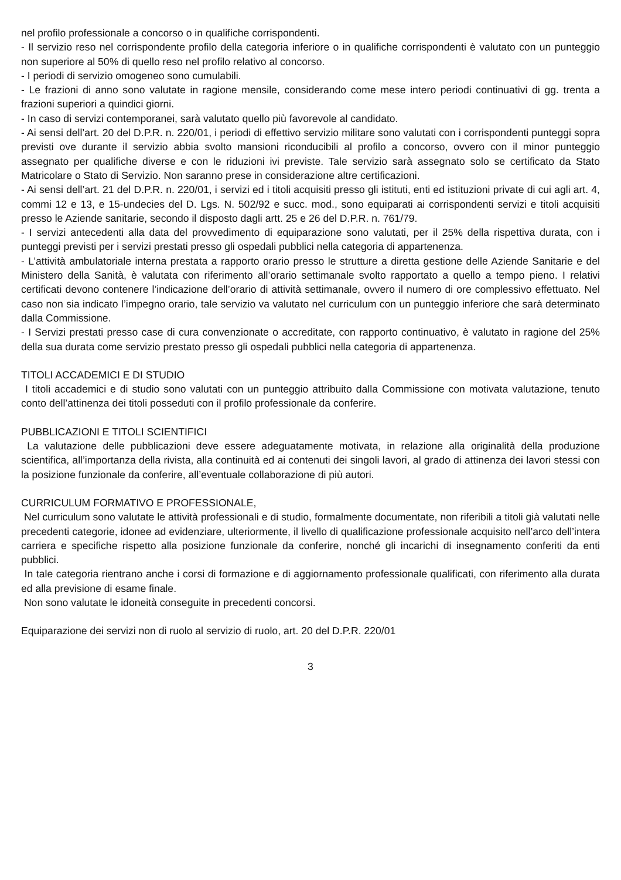nel profilo professionale a concorso o in qualifiche corrispondenti.
- Il servizio reso nel corrispondente profilo della categoria inferiore o in qualifiche corrispondenti è valutato con un punteggio non superiore al 50% di quello reso nel profilo relativo al concorso.
- I periodi di servizio omogeneo sono cumulabili.
- Le frazioni di anno sono valutate in ragione mensile, considerando come mese intero periodi continuativi di gg. trenta a frazioni superiori a quindici giorni.
- In caso di servizi contemporanei, sarà valutato quello più favorevole al candidato.
- Ai sensi dell’art. 20 del D.P.R. n. 220/01, i periodi di effettivo servizio militare sono valutati con i corrispondenti punteggi sopra previsti ove durante il servizio abbia svolto mansioni riconducibili al profilo a concorso, ovvero con il minor punteggio assegnato per qualifiche diverse e con le riduzioni ivi previste. Tale servizio sarà assegnato solo se certificato da Stato Matricolare o Stato di Servizio. Non saranno prese in considerazione altre certificazioni.
- Ai sensi dell’art. 21 del D.P.R. n. 220/01, i servizi ed i titoli acquisiti presso gli istituti, enti ed istituzioni private di cui agli art. 4, commi 12 e 13, e 15-undecies del D. Lgs. N. 502/92 e succ. mod., sono equiparati ai corrispondenti servizi e titoli acquisiti presso le Aziende sanitarie, secondo il disposto dagli artt. 25 e 26 del D.P.R. n. 761/79.
- I servizi antecedenti alla data del provvedimento di equiparazione sono valutati, per il 25% della rispettiva durata, con i punteggi previsti per i servizi prestati presso gli ospedali pubblici nella categoria di appartenenza.
- L’attività ambulatoriale interna prestata a rapporto orario presso le strutture a diretta gestione delle Aziende Sanitarie e del Ministero della Sanità, è valutata con riferimento all’orario settimanale svolto rapportato a quello a tempo pieno. I relativi certificati devono contenere l’indicazione dell’orario di attività settimanale, ovvero il numero di ore complessivo effettuato. Nel caso non sia indicato l’impegno orario, tale servizio va valutato nel curriculum con un punteggio inferiore che sarà determinato dalla Commissione.
- I Servizi prestati presso case di cura convenzionate o accreditate, con rapporto continuativo, è valutato in ragione del 25% della sua durata come servizio prestato presso gli ospedali pubblici nella categoria di appartenenza.
TITOLI ACCADEMICI E DI STUDIO
I titoli accademici e di studio sono valutati con un punteggio attribuito dalla Commissione con motivata valutazione, tenuto conto dell’attinenza dei titoli posseduti con il profilo professionale da conferire.
PUBBLICAZIONI E TITOLI SCIENTIFICI
La valutazione delle pubblicazioni deve essere adeguatamente motivata, in relazione alla originalità della produzione scientifica, all’importanza della rivista, alla continuità ed ai contenuti dei singoli lavori, al grado di attinenza dei lavori stessi con la posizione funzionale da conferire, all’eventuale collaborazione di più autori.
CURRICULUM FORMATIVO E PROFESSIONALE,
Nel curriculum sono valutate le attività professionali e di studio, formalmente documentate, non riferibili a titoli già valutati nelle precedenti categorie, idonee ad evidenziare, ulteriormente, il livello di qualificazione professionale acquisito nell’arco dell’intera carriera e specifiche rispetto alla posizione funzionale da conferire, nonché gli incarichi di insegnamento conferiti da enti pubblici.
In tale categoria rientrano anche i corsi di formazione e di aggiornamento professionale qualificati, con riferimento alla durata ed alla previsione di esame finale.
Non sono valutate le idoneità conseguite in precedenti concorsi.
Equiparazione dei servizi non di ruolo al servizio di ruolo, art. 20 del D.P.R. 220/01
3